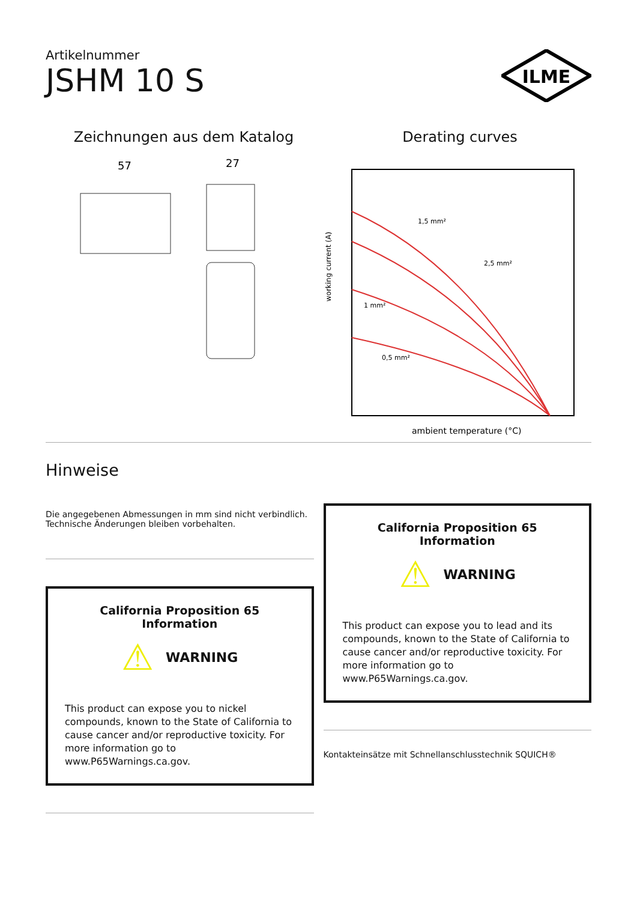Artikelnummer
JSHM 10 S
ILME
Zeichnungen aus dem Katalog
57
27
Derating curves
working current (A)
ambient temperature (°C)
1,5 mm²
2,5 mm²
1 mm²
0,5 mm²
Hinweise
Die angegebenen Abmessungen in mm sind nicht verbindlich.
Technische Änderungen bleiben vorbehalten.
California Proposition 65 Information
⚠ WARNING
This product can expose you to nickel compounds, known to the State of California to cause cancer and/or reproductive toxicity. For more information go to www.P65Warnings.ca.gov.
California Proposition 65 Information
⚠ WARNING
This product can expose you to lead and its compounds, known to the State of California to cause cancer and/or reproductive toxicity. For more information go to www.P65Warnings.ca.gov.
Kontakteinsätze mit Schnellanschlusstechnik SQUICH®